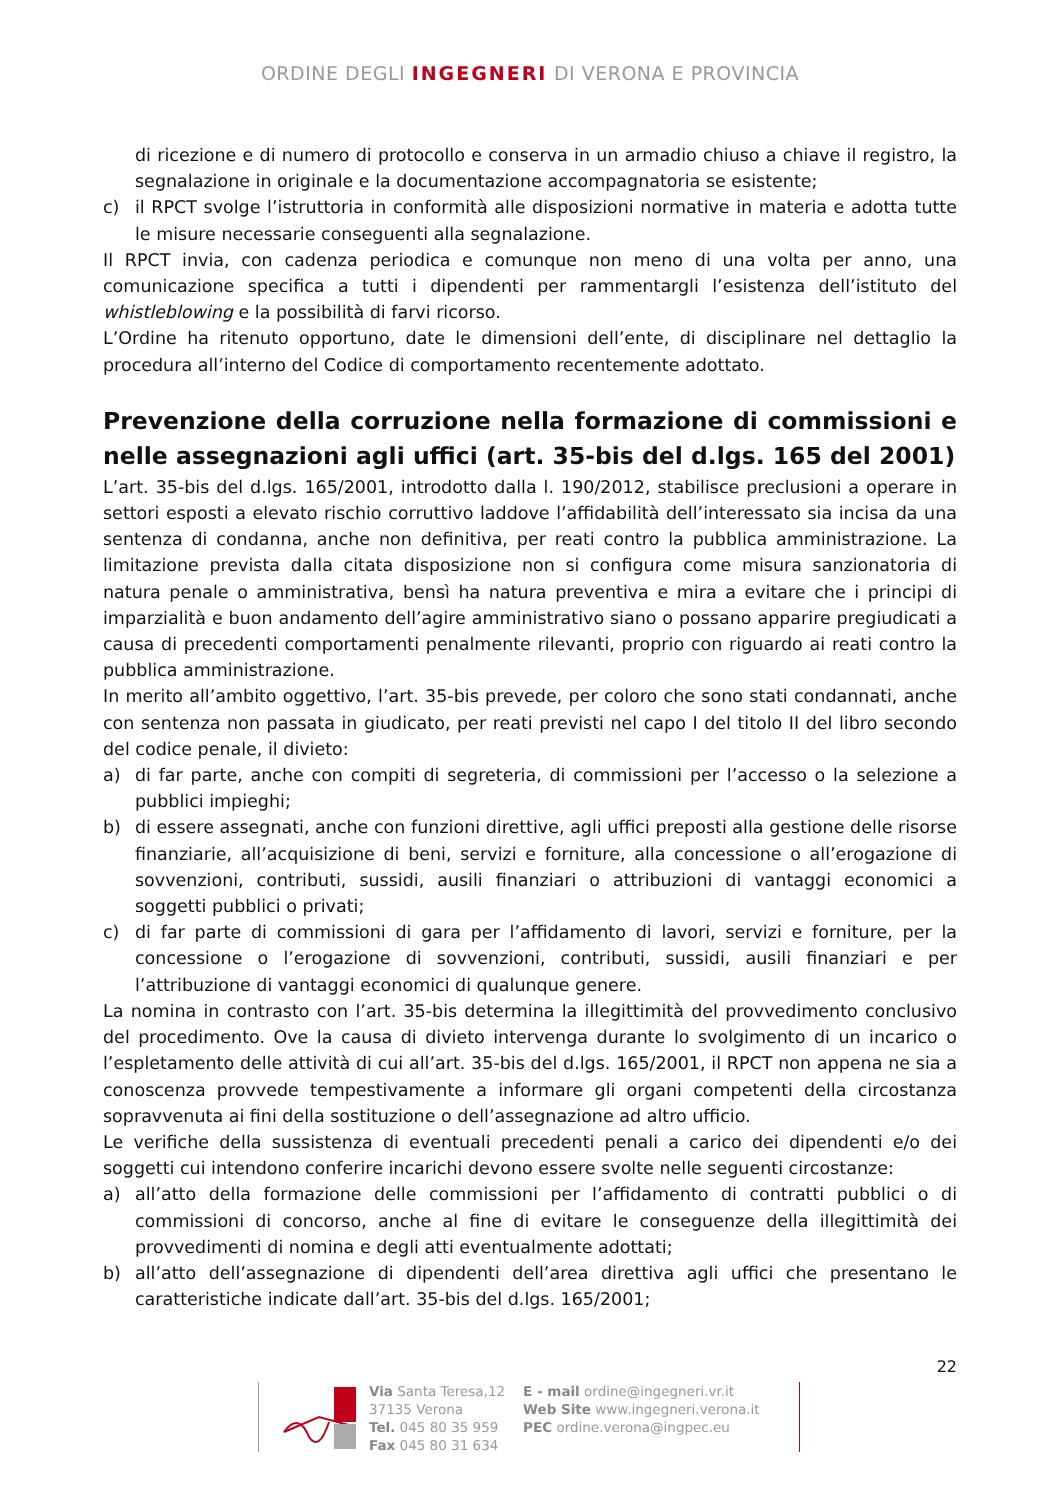ORDINE DEGLI INGEGNERI DI VERONA E PROVINCIA
di ricezione e di numero di protocollo e conserva in un armadio chiuso a chiave il registro, la segnalazione in originale e la documentazione accompagnatoria se esistente;
c) il RPCT svolge l’istruttoria in conformità alle disposizioni normative in materia e adotta tutte le misure necessarie conseguenti alla segnalazione.
Il RPCT invia, con cadenza periodica e comunque non meno di una volta per anno, una comunicazione specifica a tutti i dipendenti per rammentargli l’esistenza dell’istituto del whistleblowing e la possibilità di farvi ricorso.
L’Ordine ha ritenuto opportuno, date le dimensioni dell’ente, di disciplinare nel dettaglio la procedura all’interno del Codice di comportamento recentemente adottato.
Prevenzione della corruzione nella formazione di commissioni e nelle assegnazioni agli uffici (art. 35-bis del d.lgs. 165 del 2001)
L’art. 35-bis del d.lgs. 165/2001, introdotto dalla l. 190/2012, stabilisce preclusioni a operare in settori esposti a elevato rischio corruttivo laddove l’affidabilità dell’interessato sia incisa da una sentenza di condanna, anche non definitiva, per reati contro la pubblica amministrazione. La limitazione prevista dalla citata disposizione non si configura come misura sanzionatoria di natura penale o amministrativa, bensì ha natura preventiva e mira a evitare che i principi di imparzialità e buon andamento dell’agire amministrativo siano o possano apparire pregiudicati a causa di precedenti comportamenti penalmente rilevanti, proprio con riguardo ai reati contro la pubblica amministrazione.
In merito all’ambito oggettivo, l’art. 35-bis prevede, per coloro che sono stati condannati, anche con sentenza non passata in giudicato, per reati previsti nel capo I del titolo II del libro secondo del codice penale, il divieto:
a) di far parte, anche con compiti di segreteria, di commissioni per l’accesso o la selezione a pubblici impieghi;
b) di essere assegnati, anche con funzioni direttive, agli uffici preposti alla gestione delle risorse finanziarie, all’acquisizione di beni, servizi e forniture, alla concessione o all’erogazione di sovvenzioni, contributi, sussidi, ausili finanziari o attribuzioni di vantaggi economici a soggetti pubblici o privati;
c) di far parte di commissioni di gara per l’affidamento di lavori, servizi e forniture, per la concessione o l’erogazione di sovvenzioni, contributi, sussidi, ausili finanziari e per l’attribuzione di vantaggi economici di qualunque genere.
La nomina in contrasto con l’art. 35-bis determina la illegittimità del provvedimento conclusivo del procedimento. Ove la causa di divieto intervenga durante lo svolgimento di un incarico o l’espletamento delle attività di cui all’art. 35-bis del d.lgs. 165/2001, il RPCT non appena ne sia a conoscenza provvede tempestivamente a informare gli organi competenti della circostanza sopravvenuta ai fini della sostituzione o dell’assegnazione ad altro ufficio.
Le verifiche della sussistenza di eventuali precedenti penali a carico dei dipendenti e/o dei soggetti cui intendono conferire incarichi devono essere svolte nelle seguenti circostanze:
a) all’atto della formazione delle commissioni per l’affidamento di contratti pubblici o di commissioni di concorso, anche al fine di evitare le conseguenze della illegittimità dei provvedimenti di nomina e degli atti eventualmente adottati;
b) all’atto dell’assegnazione di dipendenti dell’area direttiva agli uffici che presentano le caratteristiche indicate dall’art. 35-bis del d.lgs. 165/2001;
22
Via Santa Teresa,12
37135 Verona
Tel. 045 80 35 959
Fax 045 80 31 634
E - mail ordine@ingegneri.vr.it
Web Site www.ingegneri.verona.it
PEC ordine.verona@ingpec.eu